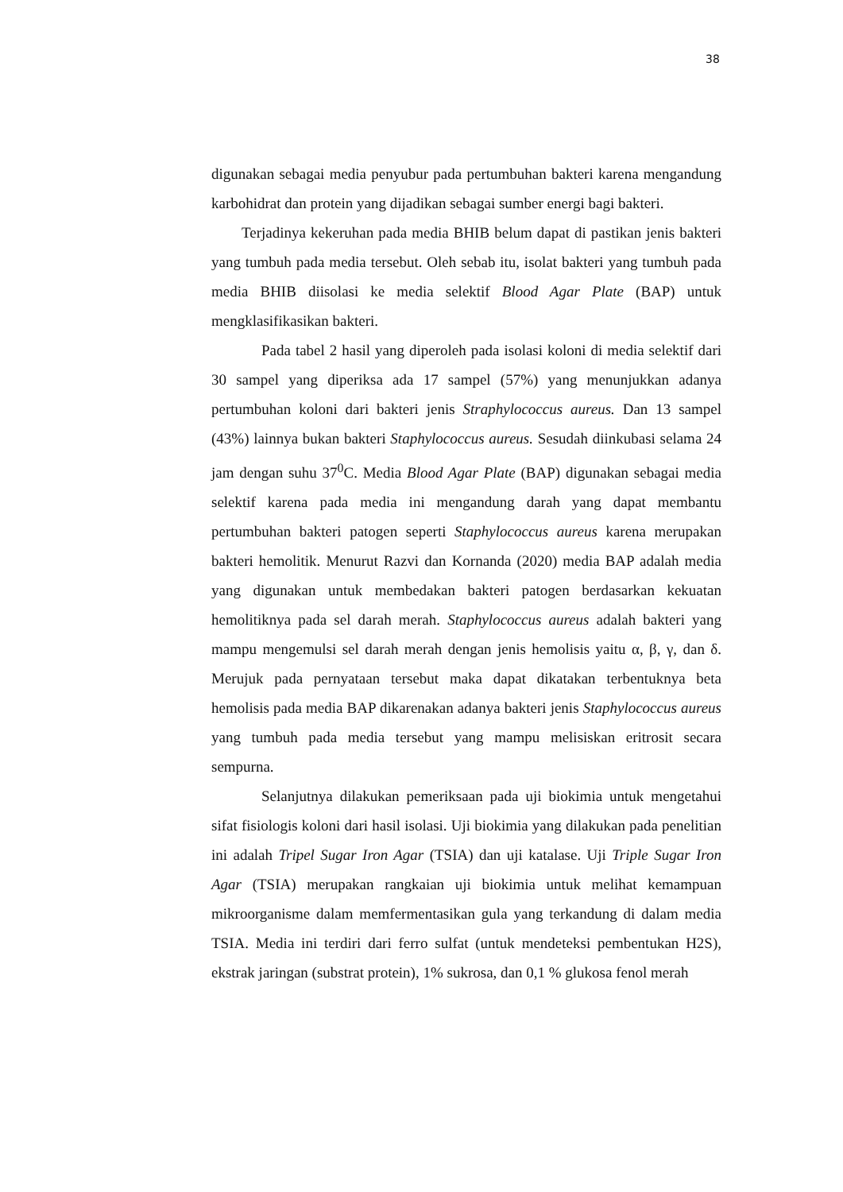38
digunakan sebagai media penyubur pada pertumbuhan bakteri karena mengandung karbohidrat dan protein yang dijadikan sebagai sumber energi bagi bakteri.
Terjadinya kekeruhan pada media BHIB belum dapat di pastikan jenis bakteri yang tumbuh pada media tersebut. Oleh sebab itu, isolat bakteri yang tumbuh pada media BHIB diisolasi ke media selektif Blood Agar Plate (BAP) untuk mengklasifikasikan bakteri.
Pada tabel 2 hasil yang diperoleh pada isolasi koloni di media selektif dari 30 sampel yang diperiksa ada 17 sampel (57%) yang menunjukkan adanya pertumbuhan koloni dari bakteri jenis Straphylococcus aureus. Dan 13 sampel (43%) lainnya bukan bakteri Staphylococcus aureus. Sesudah diinkubasi selama 24 jam dengan suhu 37<sup>0</sup>C. Media Blood Agar Plate (BAP) digunakan sebagai media selektif karena pada media ini mengandung darah yang dapat membantu pertumbuhan bakteri patogen seperti Staphylococcus aureus karena merupakan bakteri hemolitik. Menurut Razvi dan Kornanda (2020) media BAP adalah media yang digunakan untuk membedakan bakteri patogen berdasarkan kekuatan hemolitiknya pada sel darah merah. Staphylococcus aureus adalah bakteri yang mampu mengemulsi sel darah merah dengan jenis hemolisis yaitu α, β, γ, dan δ. Merujuk pada pernyataan tersebut maka dapat dikatakan terbentuknya beta hemolisis pada media BAP dikarenakan adanya bakteri jenis Staphylococcus aureus yang tumbuh pada media tersebut yang mampu melisiskan eritrosit secara sempurna.
Selanjutnya dilakukan pemeriksaan pada uji biokimia untuk mengetahui sifat fisiologis koloni dari hasil isolasi. Uji biokimia yang dilakukan pada penelitian ini adalah Tripel Sugar Iron Agar (TSIA) dan uji katalase. Uji Triple Sugar Iron Agar (TSIA) merupakan rangkaian uji biokimia untuk melihat kemampuan mikroorganisme dalam memfermentasikan gula yang terkandung di dalam media TSIA. Media ini terdiri dari ferro sulfat (untuk mendeteksi pembentukan H2S), ekstrak jaringan (substrat protein), 1% sukrosa, dan 0,1 % glukosa fenol merah